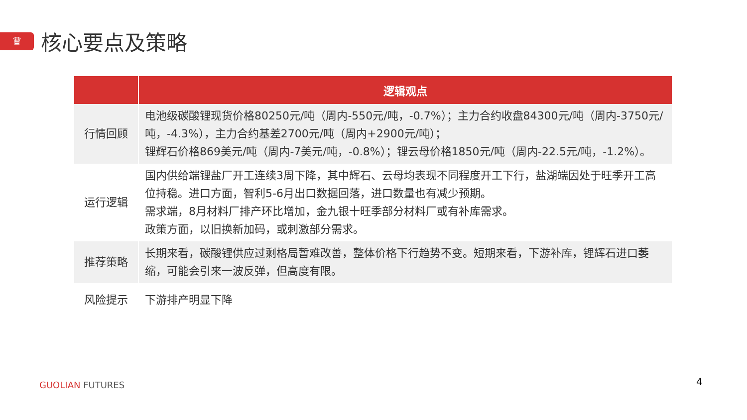♛
核心要点及策略
| | 逻辑观点 |
| --- | --- |
| 行情回顾 | 电池级碳酸锂现货价格80250元/吨（周内-550元/吨，-0.7%）；主力合约收盘84300元/吨（周内-3750元/吨，-4.3%），主力合约基差2700元/吨（周内+2900元/吨）； 锂辉石价格869美元/吨（周内-7美元/吨，-0.8%）；锂云母价格1850元/吨（周内-22.5元/吨，-1.2%）。 |
| 运行逻辑 | 国内供给端锂盐厂开工连续3周下降，其中辉石、云母均表现不同程度开工下行，盐湖端因处于旺季开工高位持稳。进口方面，智利5-6月出口数据回落，进口数量也有减少预期。 需求端，8月材料厂排产环比增加，金九银十旺季部分材料厂或有补库需求。 政策方面，以旧换新加码，或刺激部分需求。 |
| 推荐策略 | 长期来看，碳酸锂供应过剩格局暂难改善，整体价格下行趋势不变。短期来看，下游补库，锂辉石进口萎缩，可能会引来一波反弹，但高度有限。 |
| 风险提示 | 下游排产明显下降 |
GUOLIAN FUTURES 4